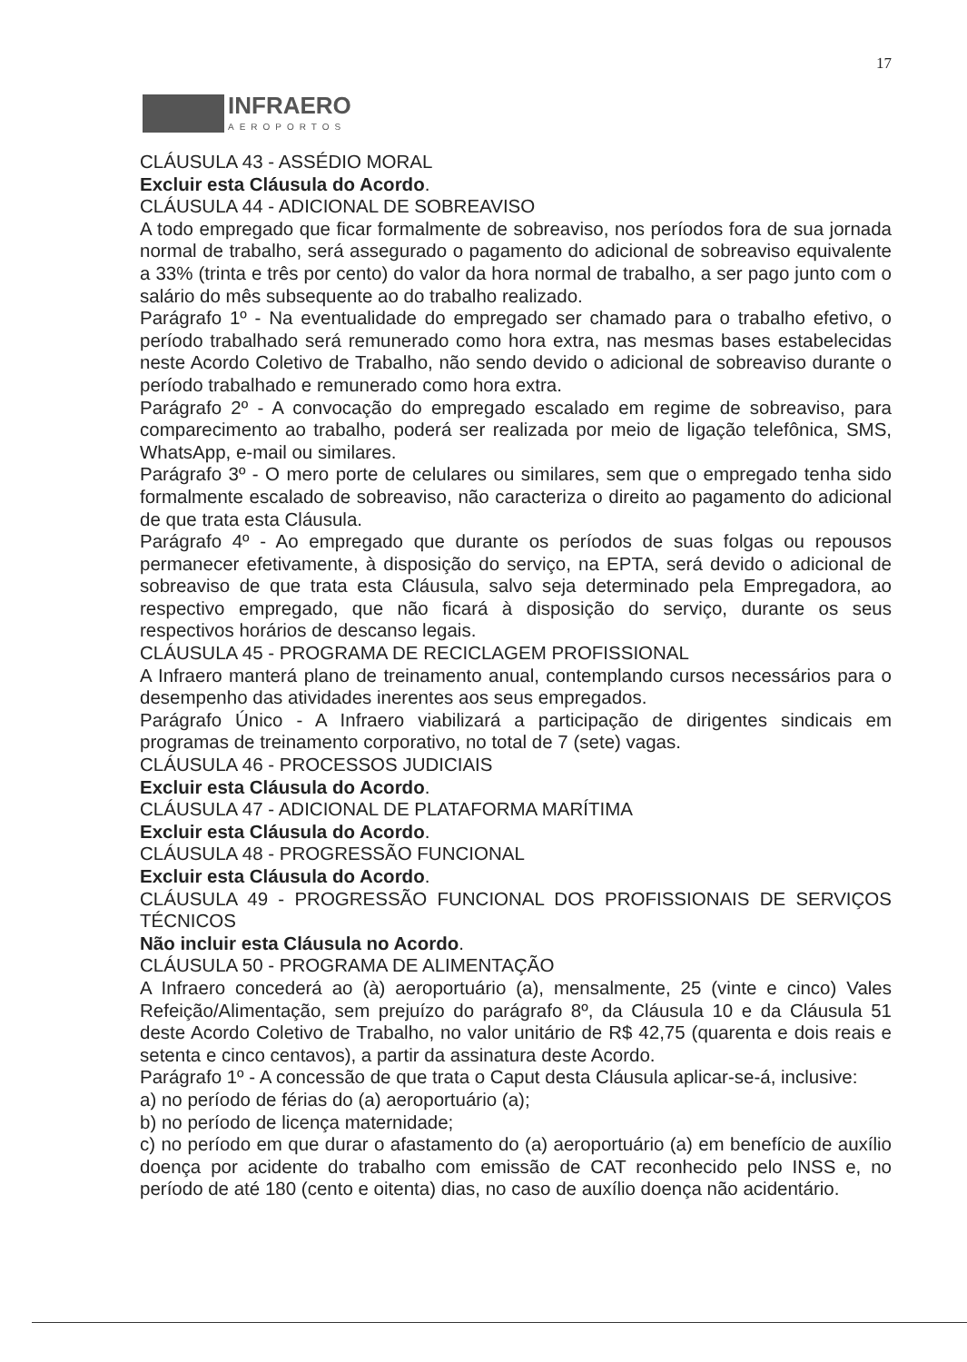17
INFRAERO
AEROPORTOS
CLÁUSULA 43 - ASSÉDIO MORAL
Excluir esta Cláusula do Acordo.
CLÁUSULA 44 - ADICIONAL DE SOBREAVISO
A todo empregado que ficar formalmente de sobreaviso, nos períodos fora de sua jornada normal de trabalho, será assegurado o pagamento do adicional de sobreaviso equivalente a 33% (trinta e três por cento) do valor da hora normal de trabalho, a ser pago junto com o salário do mês subsequente ao do trabalho realizado.
Parágrafo 1º - Na eventualidade do empregado ser chamado para o trabalho efetivo, o período trabalhado será remunerado como hora extra, nas mesmas bases estabelecidas neste Acordo Coletivo de Trabalho, não sendo devido o adicional de sobreaviso durante o período trabalhado e remunerado como hora extra.
Parágrafo 2º - A convocação do empregado escalado em regime de sobreaviso, para comparecimento ao trabalho, poderá ser realizada por meio de ligação telefônica, SMS, WhatsApp, e-mail ou similares.
Parágrafo 3º - O mero porte de celulares ou similares, sem que o empregado tenha sido formalmente escalado de sobreaviso, não caracteriza o direito ao pagamento do adicional de que trata esta Cláusula.
Parágrafo 4º - Ao empregado que durante os períodos de suas folgas ou repousos permanecer efetivamente, à disposição do serviço, na EPTA, será devido o adicional de sobreaviso de que trata esta Cláusula, salvo seja determinado pela Empregadora, ao respectivo empregado, que não ficará à disposição do serviço, durante os seus respectivos horários de descanso legais.
CLÁUSULA 45 - PROGRAMA DE RECICLAGEM PROFISSIONAL
A Infraero manterá plano de treinamento anual, contemplando cursos necessários para o desempenho das atividades inerentes aos seus empregados.
Parágrafo Único - A Infraero viabilizará a participação de dirigentes sindicais em programas de treinamento corporativo, no total de 7 (sete) vagas.
CLÁUSULA 46 - PROCESSOS JUDICIAIS
Excluir esta Cláusula do Acordo.
CLÁUSULA 47 - ADICIONAL DE PLATAFORMA MARÍTIMA
Excluir esta Cláusula do Acordo.
CLÁUSULA 48 - PROGRESSÃO FUNCIONAL
Excluir esta Cláusula do Acordo.
CLÁUSULA 49 - PROGRESSÃO FUNCIONAL DOS PROFISSIONAIS DE SERVIÇOS TÉCNICOS
Não incluir esta Cláusula no Acordo.
CLÁUSULA 50 - PROGRAMA DE ALIMENTAÇÃO
A Infraero concederá ao (à) aeroportuário (a), mensalmente, 25 (vinte e cinco) Vales Refeição/Alimentação, sem prejuízo do parágrafo 8º, da Cláusula 10 e da Cláusula 51 deste Acordo Coletivo de Trabalho, no valor unitário de R$ 42,75 (quarenta e dois reais e setenta e cinco centavos), a partir da assinatura deste Acordo.
Parágrafo 1º - A concessão de que trata o Caput desta Cláusula aplicar-se-á, inclusive:
a) no período de férias do (a) aeroportuário (a);
b) no período de licença maternidade;
c) no período em que durar o afastamento do (a) aeroportuário (a) em benefício de auxílio doença por acidente do trabalho com emissão de CAT reconhecido pelo INSS e, no período de até 180 (cento e oitenta) dias, no caso de auxílio doença não acidentário.